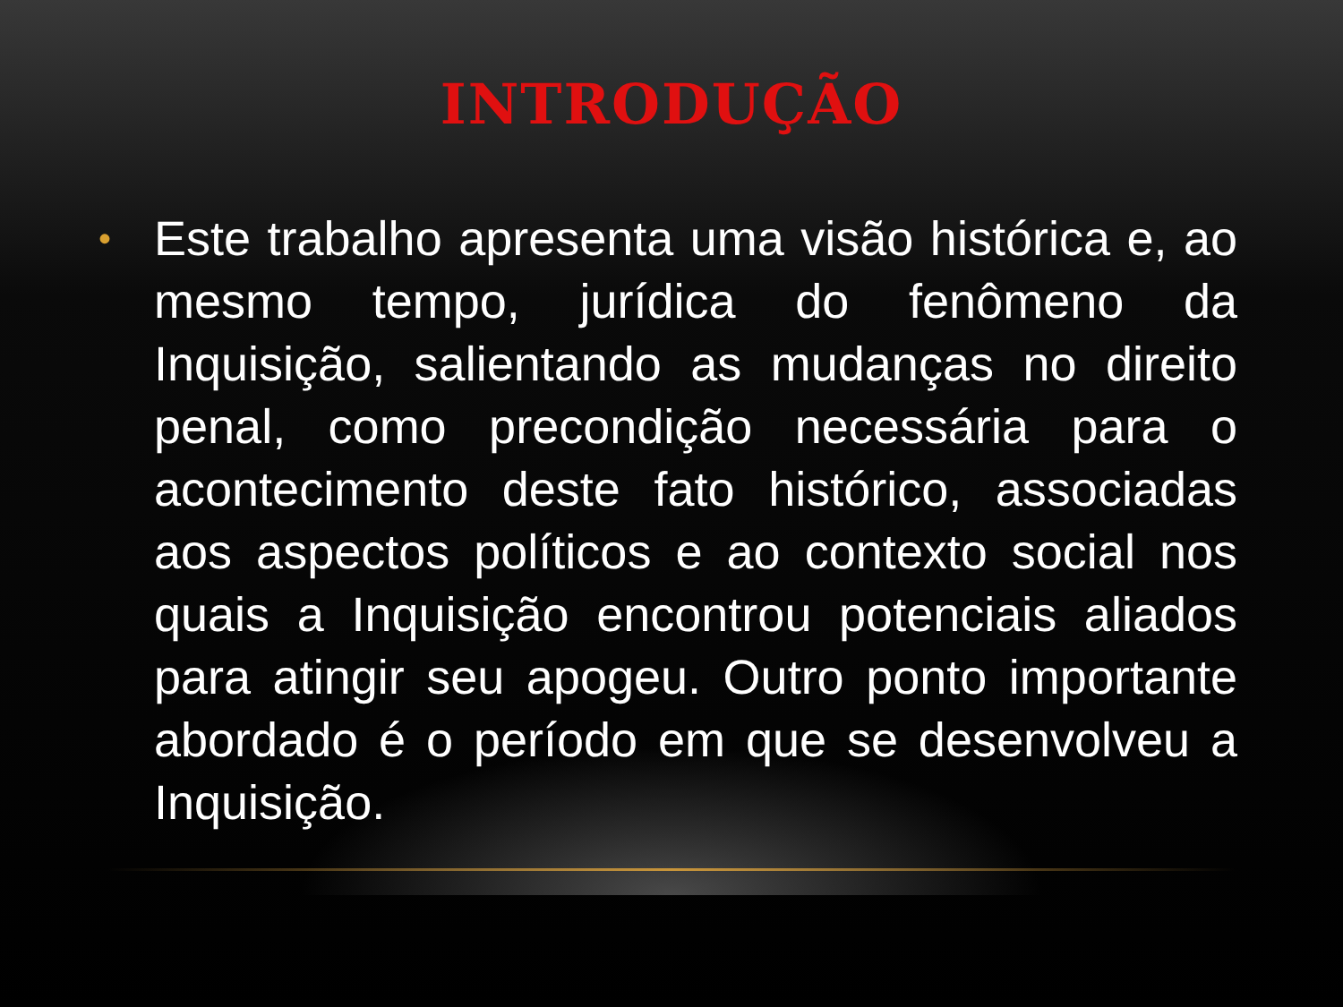INTRODUÇÃO
•
Este trabalho apresenta uma visão histórica e, ao mesmo tempo, jurídica do fenômeno da Inquisição, salientando as mudanças no direito penal, como precondição necessária para o acontecimento deste fato histórico, associadas aos aspectos políticos e ao contexto social nos quais a Inquisição encontrou potenciais aliados para atingir seu apogeu. Outro ponto importante abordado é o período em que se desenvolveu a Inquisição.